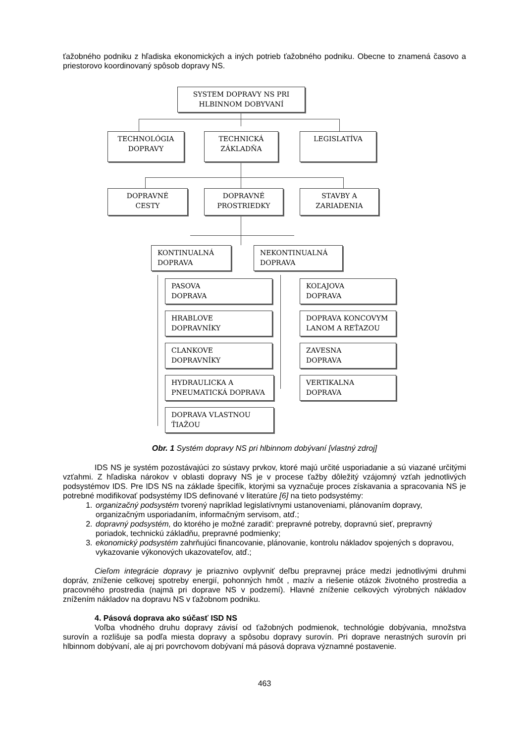ťažobného podniku z hľadiska ekonomických a iných potrieb ťažobného podniku. Obecne to znamená časovo a priestorovo koordinovaný spôsob dopravy NS.
SYSTEM DOPRAVY NS PRI
HLBINNOM DOBYVANÍ
TECHNOLÓGIA
DOPRAVY
TECHNICKÁ
ZÁKLADŇA
LEGISLATÍVA
DOPRAVNÉ
CESTY
DOPRAVNÉ
PROSTRIEDKY
STAVBY A
ZARIADENIA
KONTINUALNÁ
DOPRAVA
NEKONTINUALNÁ
DOPRAVA
PASOVA
DOPRAVA
HRABLOVE
DOPRAVNÍKY
CLANKOVE
DOPRAVNÍKY
HYDRAULICKA A
PNEUMATICKÁ DOPRAVA
DOPRAVA VLASTNOU
ŤIAŽOU
KOĽAJOVA
DOPRAVA
DOPRAVA KONCOVYM
LANOM A REŤAZOU
ZAVESNA
DOPRAVA
VERTIKALNA
DOPRAVA
Obr. 1 Systém dopravy NS pri hlbinnom dobývaní [vlastný zdroj]
IDS NS je systém pozostávajúci zo sústavy prvkov, ktoré majú určité usporiadanie a sú viazané určitými vzťahmi. Z hľadiska nárokov v oblasti dopravy NS je v procese ťažby dôležitý vzájomný vzťah jednotlivých podsystémov IDS. Pre IDS NS na základe špecifík, ktorými sa vyznačuje proces získavania a spracovania NS je potrebné modifikovať podsystémy IDS definované v literatúre [6] na tieto podsystémy:
1. organizačný podsystém tvorený napríklad legislatívnymi ustanoveniami, plánovaním dopravy, organizačným usporiadaním, informačným servisom, atď.;
2. dopravný podsystém, do ktorého je možné zaradiť: prepravné potreby, dopravnú sieť, prepravný poriadok, technickú základňu, prepravné podmienky;
3. ekonomický podsystém zahrňujúci financovanie, plánovanie, kontrolu nákladov spojených s dopravou, vykazovanie výkonových ukazovateľov, atď.;
Cieľom integrácie dopravy je priaznivo ovplyvniť deľbu prepravnej práce medzi jednotlivými druhmi dopráv, zníženie celkovej spotreby energií, pohonných hmôt , mazív a riešenie otázok životného prostredia a pracovného prostredia (najmä pri doprave NS v podzemí). Hlavné zníženie celkových výrobných nákladov znížením nákladov na dopravu NS v ťažobnom podniku.
4. Pásová doprava ako súčasť ISD NS
Voľba vhodného druhu dopravy závisí od ťažobných podmienok, technológie dobývania, množstva surovín a rozlišuje sa podľa miesta dopravy a spôsobu dopravy surovín. Pri doprave nerastných surovín pri hlbinnom dobývaní, ale aj pri povrchovom dobývaní má pásová doprava významné postavenie.
463